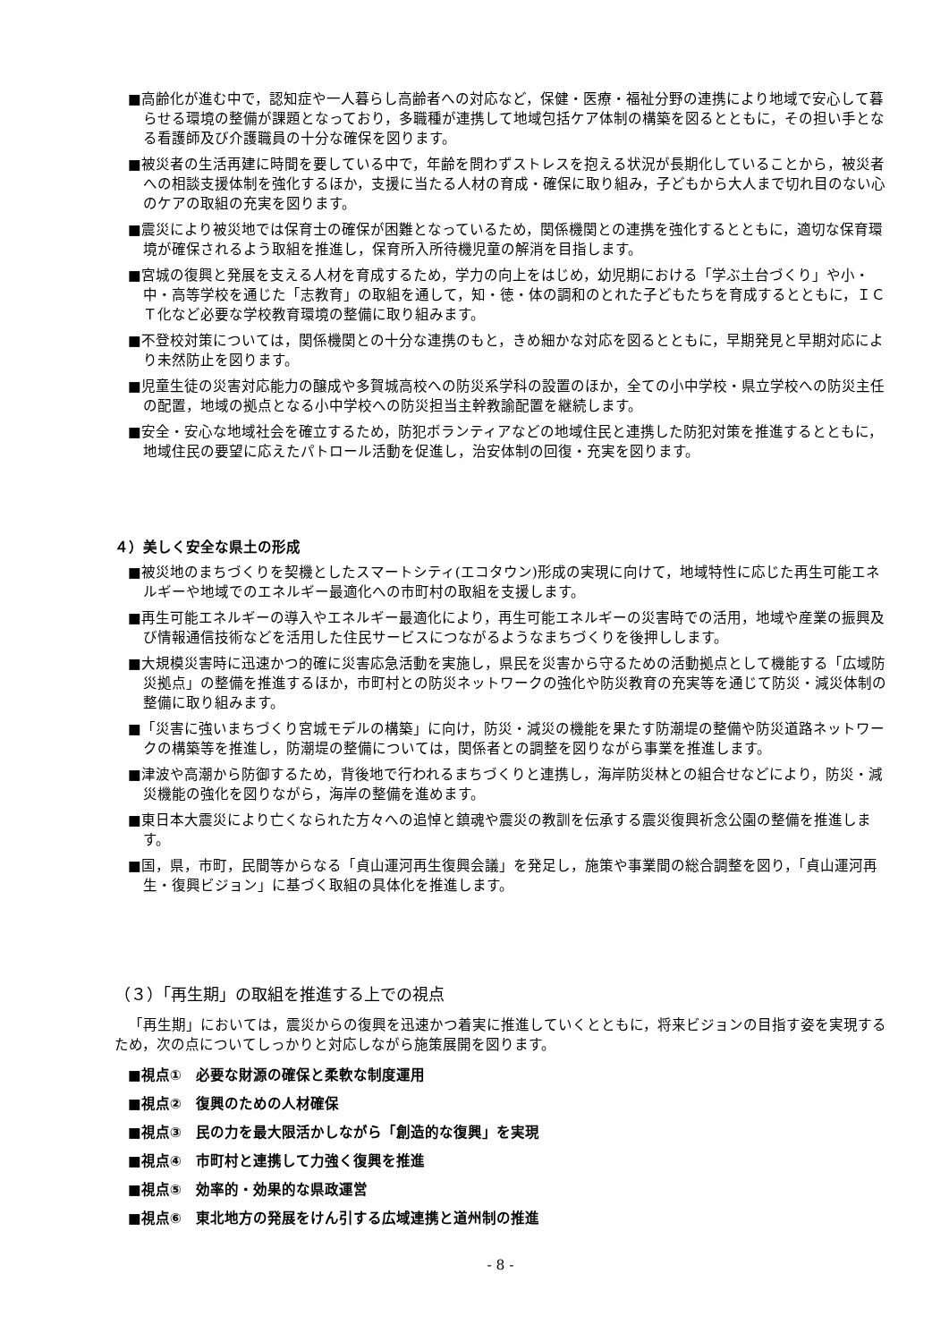■高齢化が進む中で，認知症や一人暮らし高齢者への対応など，保健・医療・福祉分野の連携により地域で安心して暮らせる環境の整備が課題となっており，多職種が連携して地域包括ケア体制の構築を図るとともに，その担い手となる看護師及び介護職員の十分な確保を図ります。
■被災者の生活再建に時間を要している中で，年齢を問わずストレスを抱える状況が長期化していることから，被災者への相談支援体制を強化するほか，支援に当たる人材の育成・確保に取り組み，子どもから大人まで切れ目のない心のケアの取組の充実を図ります。
■震災により被災地では保育士の確保が困難となっているため，関係機関との連携を強化するとともに，適切な保育環境が確保されるよう取組を推進し，保育所入所待機児童の解消を目指します。
■宮城の復興と発展を支える人材を育成するため，学力の向上をはじめ，幼児期における「学ぶ土台づくり」や小・中・高等学校を通じた「志教育」の取組を通して，知・徳・体の調和のとれた子どもたちを育成するとともに，ＩＣＴ化など必要な学校教育環境の整備に取り組みます。
■不登校対策については，関係機関との十分な連携のもと，きめ細かな対応を図るとともに，早期発見と早期対応により未然防止を図ります。
■児童生徒の災害対応能力の醸成や多賀城高校への防災系学科の設置のほか，全ての小中学校・県立学校への防災主任の配置，地域の拠点となる小中学校への防災担当主幹教諭配置を継続します。
■安全・安心な地域社会を確立するため，防犯ボランティアなどの地域住民と連携した防犯対策を推進するとともに，地域住民の要望に応えたパトロール活動を促進し，治安体制の回復・充実を図ります。
４）美しく安全な県土の形成
■被災地のまちづくりを契機としたスマートシティ(エコタウン)形成の実現に向けて，地域特性に応じた再生可能エネルギーや地域でのエネルギー最適化への市町村の取組を支援します。
■再生可能エネルギーの導入やエネルギー最適化により，再生可能エネルギーの災害時での活用，地域や産業の振興及び情報通信技術などを活用した住民サービスにつながるようなまちづくりを後押しします。
■大規模災害時に迅速かつ的確に災害応急活動を実施し，県民を災害から守るための活動拠点として機能する「広域防災拠点」の整備を推進するほか，市町村との防災ネットワークの強化や防災教育の充実等を通じて防災・減災体制の整備に取り組みます。
■「災害に強いまちづくり宮城モデルの構築」に向け，防災・減災の機能を果たす防潮堤の整備や防災道路ネットワークの構築等を推進し，防潮堤の整備については，関係者との調整を図りながら事業を推進します。
■津波や高潮から防御するため，背後地で行われるまちづくりと連携し，海岸防災林との組合せなどにより，防災・減災機能の強化を図りながら，海岸の整備を進めます。
■東日本大震災により亡くなられた方々への追悼と鎮魂や震災の教訓を伝承する震災復興祈念公園の整備を推進します。
■国，県，市町，民間等からなる「貞山運河再生復興会議」を発足し，施策や事業間の総合調整を図り，「貞山運河再生・復興ビジョン」に基づく取組の具体化を推進します。
（３）「再生期」の取組を推進する上での視点
「再生期」においては，震災からの復興を迅速かつ着実に推進していくとともに，将来ビジョンの目指す姿を実現するため，次の点についてしっかりと対応しながら施策展開を図ります。
■視点①　必要な財源の確保と柔軟な制度運用
■視点②　復興のための人材確保
■視点③　民の力を最大限活かしながら「創造的な復興」を実現
■視点④　市町村と連携して力強く復興を推進
■視点⑤　効率的・効果的な県政運営
■視点⑥　東北地方の発展をけん引する広域連携と道州制の推進
- 8 -